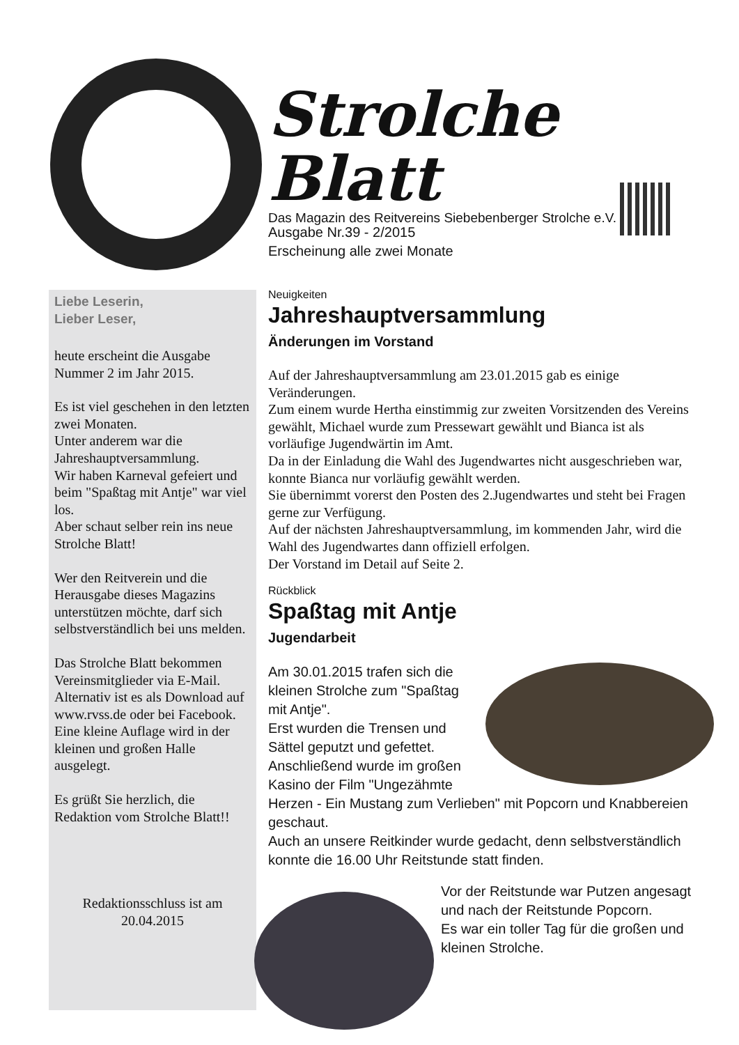Strolche Blatt
Das Magazin des Reitvereins Siebebenberger Strolche e.V.
Ausgabe Nr.39 - 2/2015
Erscheinung alle zwei Monate
Liebe Leserin,
Lieber Leser,
heute erscheint die Ausgabe Nummer 2 im Jahr 2015.
Es ist viel geschehen in den letzten zwei Monaten.
Unter anderem war die Jahreshauptversammlung.
Wir haben Karneval gefeiert und beim "Spaßtag mit Antje" war viel los.
Aber schaut selber rein ins neue Strolche Blatt!
Wer den Reitverein und die Herausgabe dieses Magazins unterstützen möchte, darf sich selbstverständlich bei uns melden.
Das Strolche Blatt bekommen Vereinsmitglieder via E-Mail. Alternativ ist es als Download auf www.rvss.de oder bei Facebook.
Eine kleine Auflage wird in der kleinen und großen Halle ausgelegt.
Es grüßt Sie herzlich, die Redaktion vom Strolche Blatt!!
Redaktionsschluss ist am 20.04.2015
Neuigkeiten
Jahreshauptversammlung
Änderungen im Vorstand
Auf der Jahreshauptversammlung am 23.01.2015 gab es einige Veränderungen.
Zum einem wurde Hertha einstimmig zur zweiten Vorsitzenden des Vereins gewählt, Michael wurde zum Pressewart gewählt und Bianca ist als vorläufige Jugendwärtin im Amt.
Da in der Einladung die Wahl des Jugendwartes nicht ausgeschrieben war, konnte Bianca nur vorläufig gewählt werden.
Sie übernimmt vorerst den Posten des 2.Jugendwartes und steht bei Fragen gerne zur Verfügung.
Auf der nächsten Jahreshauptversammlung, im kommenden Jahr, wird die Wahl des Jugendwartes dann offiziell erfolgen.
Der Vorstand im Detail auf Seite 2.
Rückblick
Spaßtag mit Antje
Jugendarbeit
Am 30.01.2015 trafen sich die kleinen Strolche zum "Spaßtag mit Antje".
Erst wurden die Trensen und Sättel geputzt und gefettet.
Anschließend wurde im großen Kasino der Film "Ungezähmte Herzen - Ein Mustang zum Verlieben" mit Popcorn und Knabbereien geschaut.
Auch an unsere Reitkinder wurde gedacht, denn selbstverständlich konnte die 16.00 Uhr Reitstunde statt finden.
Vor der Reitstunde war Putzen angesagt und nach der Reitstunde Popcorn.
Es war ein toller Tag für die großen und kleinen Strolche.